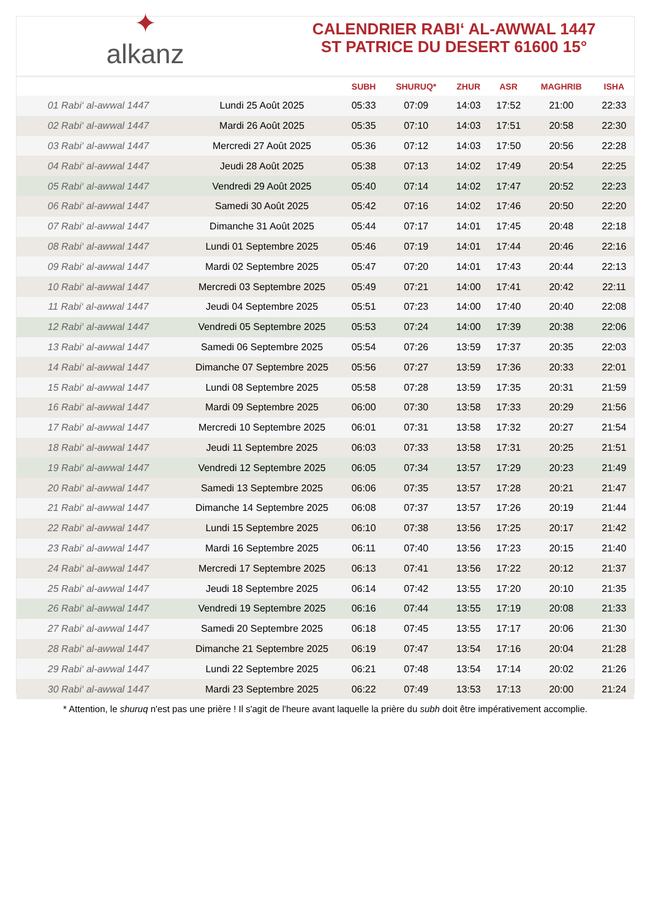✦
alkanz
CALENDRIER RABI‘ AL-AWWAL 1447
ST PATRICE DU DESERT 61600 15°
| | | SUBH | SHURUQ* | ZHUR | ASR | MAGHRIB | ISHA |
| --- | --- | --- | --- | --- | --- | --- | --- |
| 01 Rabi‘ al-awwal 1447 | Lundi 25 Août 2025 | 05:33 | 07:09 | 14:03 | 17:52 | 21:00 | 22:33 |
| 02 Rabi‘ al-awwal 1447 | Mardi 26 Août 2025 | 05:35 | 07:10 | 14:03 | 17:51 | 20:58 | 22:30 |
| 03 Rabi‘ al-awwal 1447 | Mercredi 27 Août 2025 | 05:36 | 07:12 | 14:03 | 17:50 | 20:56 | 22:28 |
| 04 Rabi‘ al-awwal 1447 | Jeudi 28 Août 2025 | 05:38 | 07:13 | 14:02 | 17:49 | 20:54 | 22:25 |
| 05 Rabi‘ al-awwal 1447 | Vendredi 29 Août 2025 | 05:40 | 07:14 | 14:02 | 17:47 | 20:52 | 22:23 |
| 06 Rabi‘ al-awwal 1447 | Samedi 30 Août 2025 | 05:42 | 07:16 | 14:02 | 17:46 | 20:50 | 22:20 |
| 07 Rabi‘ al-awwal 1447 | Dimanche 31 Août 2025 | 05:44 | 07:17 | 14:01 | 17:45 | 20:48 | 22:18 |
| 08 Rabi‘ al-awwal 1447 | Lundi 01 Septembre 2025 | 05:46 | 07:19 | 14:01 | 17:44 | 20:46 | 22:16 |
| 09 Rabi‘ al-awwal 1447 | Mardi 02 Septembre 2025 | 05:47 | 07:20 | 14:01 | 17:43 | 20:44 | 22:13 |
| 10 Rabi‘ al-awwal 1447 | Mercredi 03 Septembre 2025 | 05:49 | 07:21 | 14:00 | 17:41 | 20:42 | 22:11 |
| 11 Rabi‘ al-awwal 1447 | Jeudi 04 Septembre 2025 | 05:51 | 07:23 | 14:00 | 17:40 | 20:40 | 22:08 |
| 12 Rabi‘ al-awwal 1447 | Vendredi 05 Septembre 2025 | 05:53 | 07:24 | 14:00 | 17:39 | 20:38 | 22:06 |
| 13 Rabi‘ al-awwal 1447 | Samedi 06 Septembre 2025 | 05:54 | 07:26 | 13:59 | 17:37 | 20:35 | 22:03 |
| 14 Rabi‘ al-awwal 1447 | Dimanche 07 Septembre 2025 | 05:56 | 07:27 | 13:59 | 17:36 | 20:33 | 22:01 |
| 15 Rabi‘ al-awwal 1447 | Lundi 08 Septembre 2025 | 05:58 | 07:28 | 13:59 | 17:35 | 20:31 | 21:59 |
| 16 Rabi‘ al-awwal 1447 | Mardi 09 Septembre 2025 | 06:00 | 07:30 | 13:58 | 17:33 | 20:29 | 21:56 |
| 17 Rabi‘ al-awwal 1447 | Mercredi 10 Septembre 2025 | 06:01 | 07:31 | 13:58 | 17:32 | 20:27 | 21:54 |
| 18 Rabi‘ al-awwal 1447 | Jeudi 11 Septembre 2025 | 06:03 | 07:33 | 13:58 | 17:31 | 20:25 | 21:51 |
| 19 Rabi‘ al-awwal 1447 | Vendredi 12 Septembre 2025 | 06:05 | 07:34 | 13:57 | 17:29 | 20:23 | 21:49 |
| 20 Rabi‘ al-awwal 1447 | Samedi 13 Septembre 2025 | 06:06 | 07:35 | 13:57 | 17:28 | 20:21 | 21:47 |
| 21 Rabi‘ al-awwal 1447 | Dimanche 14 Septembre 2025 | 06:08 | 07:37 | 13:57 | 17:26 | 20:19 | 21:44 |
| 22 Rabi‘ al-awwal 1447 | Lundi 15 Septembre 2025 | 06:10 | 07:38 | 13:56 | 17:25 | 20:17 | 21:42 |
| 23 Rabi‘ al-awwal 1447 | Mardi 16 Septembre 2025 | 06:11 | 07:40 | 13:56 | 17:23 | 20:15 | 21:40 |
| 24 Rabi‘ al-awwal 1447 | Mercredi 17 Septembre 2025 | 06:13 | 07:41 | 13:56 | 17:22 | 20:12 | 21:37 |
| 25 Rabi‘ al-awwal 1447 | Jeudi 18 Septembre 2025 | 06:14 | 07:42 | 13:55 | 17:20 | 20:10 | 21:35 |
| 26 Rabi‘ al-awwal 1447 | Vendredi 19 Septembre 2025 | 06:16 | 07:44 | 13:55 | 17:19 | 20:08 | 21:33 |
| 27 Rabi‘ al-awwal 1447 | Samedi 20 Septembre 2025 | 06:18 | 07:45 | 13:55 | 17:17 | 20:06 | 21:30 |
| 28 Rabi‘ al-awwal 1447 | Dimanche 21 Septembre 2025 | 06:19 | 07:47 | 13:54 | 17:16 | 20:04 | 21:28 |
| 29 Rabi‘ al-awwal 1447 | Lundi 22 Septembre 2025 | 06:21 | 07:48 | 13:54 | 17:14 | 20:02 | 21:26 |
| 30 Rabi‘ al-awwal 1447 | Mardi 23 Septembre 2025 | 06:22 | 07:49 | 13:53 | 17:13 | 20:00 | 21:24 |
* Attention, le shuruq n'est pas une prière ! Il s'agit de l'heure avant laquelle la prière du subh doit être impérativement accomplie.